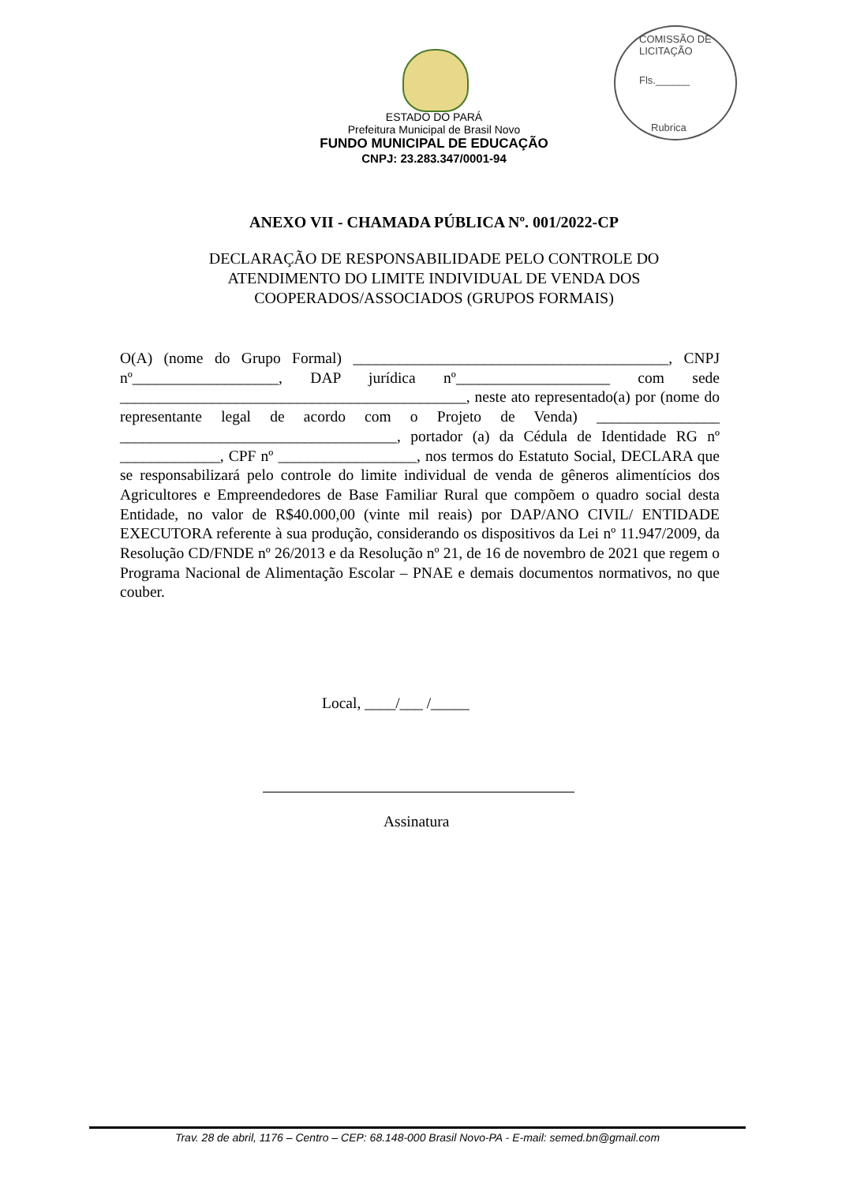COMISSÃO DE LICITAÇÃO
Fls.______
Rubrica
ESTADO DO PARÁ
Prefeitura Municipal de Brasil Novo
FUNDO MUNICIPAL DE EDUCAÇÃO
CNPJ: 23.283.347/0001-94
ANEXO VII - CHAMADA PÚBLICA Nº. 001/2022-CP
DECLARAÇÃO DE RESPONSABILIDADE PELO CONTROLE DO
ATENDIMENTO DO LIMITE INDIVIDUAL DE VENDA DOS
COOPERADOS/ASSOCIADOS (GRUPOS FORMAIS)
O(A) (nome do Grupo Formal) _________________________________________, CNPJ nº___________________, DAP jurídica nº____________________ com sede _____________________________________________, neste ato representado(a) por (nome do representante legal de acordo com o Projeto de Venda) ________________ ____________________________________, portador (a) da Cédula de Identidade RG nº _____________, CPF nº __________________, nos termos do Estatuto Social, DECLARA que se responsabilizará pelo controle do limite individual de venda de gêneros alimentícios dos Agricultores e Empreendedores de Base Familiar Rural que compõem o quadro social desta Entidade, no valor de R$40.000,00 (vinte mil reais) por DAP/ANO CIVIL/ ENTIDADE EXECUTORA referente à sua produção, considerando os dispositivos da Lei nº 11.947/2009, da Resolução CD/FNDE nº 26/2013 e da Resolução nº 21, de 16 de novembro de 2021 que regem o Programa Nacional de Alimentação Escolar – PNAE e demais documentos normativos, no que couber.
Local, ____/___ /_____
Assinatura
Trav. 28 de abril, 1176 – Centro – CEP: 68.148-000 Brasil Novo-PA - E-mail: semed.bn@gmail.com